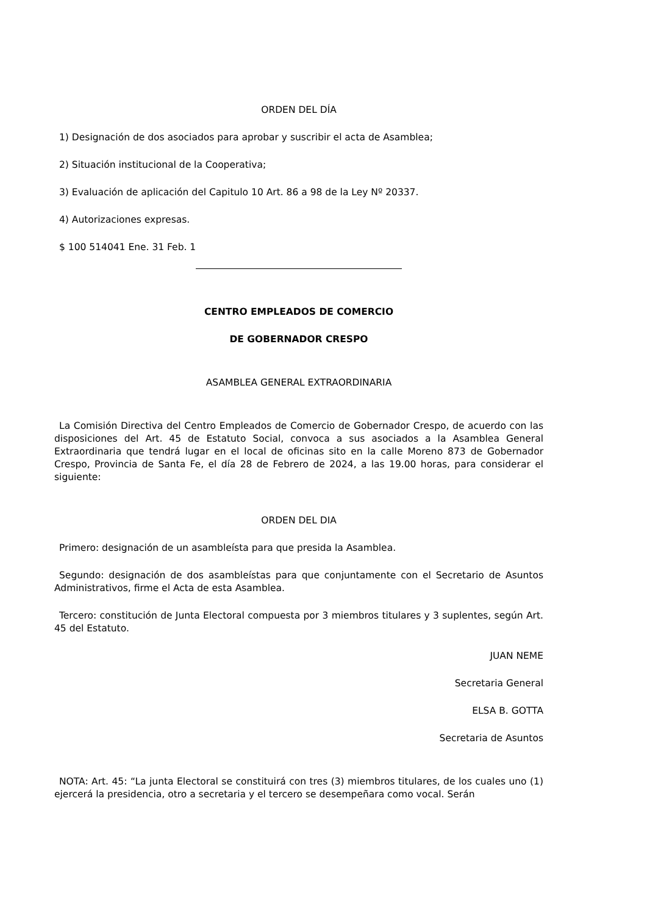ORDEN DEL DÍA
1) Designación de dos asociados para aprobar y suscribir el acta de Asamblea;
2) Situación institucional de la Cooperativa;
3) Evaluación de aplicación del Capitulo 10 Art. 86 a 98 de la Ley Nº 20337.
4) Autorizaciones expresas.
$ 100 514041 Ene. 31 Feb. 1
CENTRO EMPLEADOS DE COMERCIO
DE GOBERNADOR CRESPO
ASAMBLEA GENERAL EXTRAORDINARIA
La Comisión Directiva del Centro Empleados de Comercio de Gobernador Crespo, de acuerdo con las disposiciones del Art. 45 de Estatuto Social, convoca a sus asociados a la Asamblea General Extraordinaria que tendrá lugar en el local de oficinas sito en la calle Moreno 873 de Gobernador Crespo, Provincia de Santa Fe, el día 28 de Febrero de 2024, a las 19.00 horas, para considerar el siguiente:
ORDEN DEL DIA
Primero: designación de un asambleísta para que presida la Asamblea.
Segundo: designación de dos asambleístas para que conjuntamente con el Secretario de Asuntos Administrativos, firme el Acta de esta Asamblea.
Tercero: constitución de Junta Electoral compuesta por 3 miembros titulares y 3 suplentes, según Art. 45 del Estatuto.
JUAN NEME
Secretaria General
ELSA B. GOTTA
Secretaria de Asuntos
NOTA: Art. 45: “La junta Electoral se constituirá con tres (3) miembros titulares, de los cuales uno (1) ejercerá la presidencia, otro a secretaria y el tercero se desempeñara como vocal. Serán